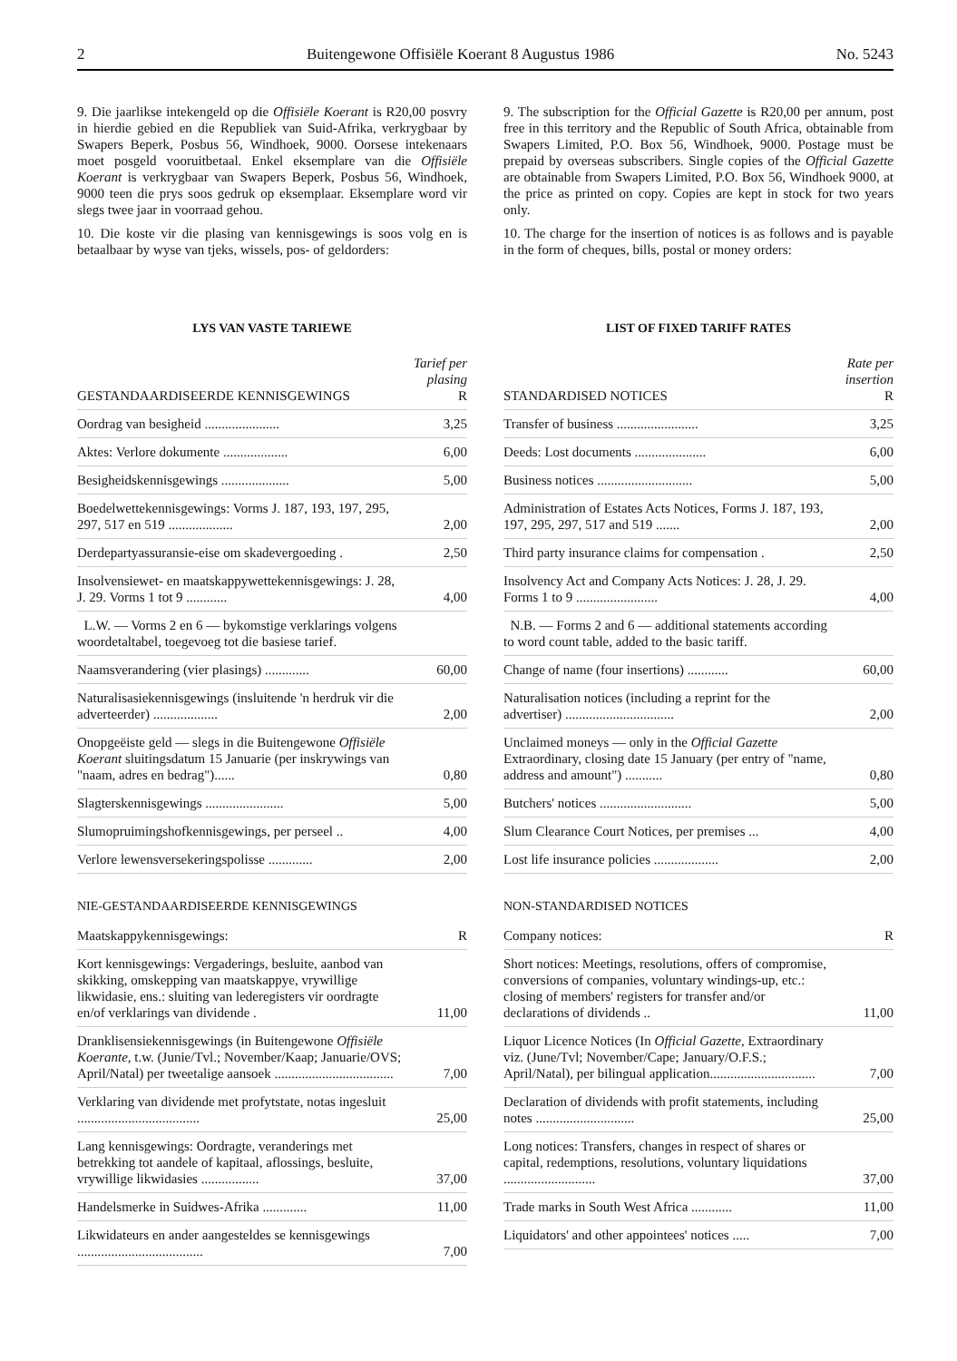2 Buitengewone Offisiële Koerant 8 Augustus 1986 No. 5243
9. Die jaarlikse intekengeld op die Offisiële Koerant is R20,00 posvry in hierdie gebied en die Republiek van Suid-Afrika, verkrygbaar by Swapers Beperk, Posbus 56, Windhoek, 9000. Oorsese intekenaars moet posgeld vooruitbetaal. Enkel eksemplare van die Offisiële Koerant is verkrygbaar van Swapers Beperk, Posbus 56, Windhoek, 9000 teen die prys soos gedruk op eksemplaar. Eksemplare word vir slegs twee jaar in voorraad gehou.
10. Die koste vir die plasing van kennisgewings is soos volg en is betaalbaar by wyse van tjeks, wissels, pos- of geldorders:
LYS VAN VASTE TARIEWE
| GESTANDAARDISEERDE KENNISGEWINGS | Tarief per plasing R |
| --- | --- |
| Oordrag van besigheid ...................... | 3,25 |
| Aktes: Verlore dokumente ................... | 6,00 |
| Besigheidskennisgewings .................... | 5,00 |
| Boedelwettekennisgewings: Vorms J. 187, 193, 197, 295, 297, 517 en 519 ................... | 2,00 |
| Derdepartyassuransie-eise om skadevergoeding . | 2,50 |
| Insolvensiewet- en maatskappywettekennisgewings: J. 28, J. 29. Vorms 1 tot 9 ............ | 4,00 |
| L.W. — Vorms 2 en 6 — bykomstige verklarings volgens woordetaltabel, toegevoeg tot die basiese tarief. | |
| Naamsverandering (vier plasings) ............. | 60,00 |
| Naturalisasiekennisgewings (insluitende 'n herdruk vir die adverteerder) ................... | 2,00 |
| Onopgeëiste geld — slegs in die Buitengewone Offisiële Koerant sluitingsdatum 15 Januarie (per inskrywings van "naam, adres en bedrag")...... | 0,80 |
| Slagterskennisgewings ....................... | 5,00 |
| Slumopruimingshofkennisgewings, per perseel .. | 4,00 |
| Verlore lewensversekeringspolisse ............. | 2,00 |
NIE-GESTANDAARDISEERDE KENNISGEWINGS
| Maatskappykennisgewings: | R |
| --- | --- |
| Kort kennisgewings: Vergaderings, besluite, aanbod van skikking, omskepping van maatskappye, vrywillige likwidasie, ens.: sluiting van lederegisters vir oordragte en/of verklarings van dividende . | 11,00 |
| Dranklisensiekennisgewings (in Buitengewone Offisiële Koerante, t.w. (Junie/Tvl.; November/Kaap; Januarie/OVS; April/Natal) per tweetalige aansoek ................................... | 7,00 |
| Verklaring van dividende met profytstate, notas ingesluit .................................... | 25,00 |
| Lang kennisgewings: Oordragte, veranderings met betrekking tot aandele of kapitaal, aflossings, besluite, vrywillige likwidasies ................. | 37,00 |
| Handelsmerke in Suidwes-Afrika ............. | 11,00 |
| Likwidateurs en ander aangesteldes se kennisgewings ..................................... | 7,00 |
9. The subscription for the Official Gazette is R20,00 per annum, post free in this territory and the Republic of South Africa, obtainable from Swapers Limited, P.O. Box 56, Windhoek, 9000. Postage must be prepaid by overseas subscribers. Single copies of the Official Gazette are obtainable from Swapers Limited, P.O. Box 56, Windhoek 9000, at the price as printed on copy. Copies are kept in stock for two years only.
10. The charge for the insertion of notices is as follows and is payable in the form of cheques, bills, postal or money orders:
LIST OF FIXED TARIFF RATES
| STANDARDISED NOTICES | Rate per insertion R |
| --- | --- |
| Transfer of business ........................ | 3,25 |
| Deeds: Lost documents ..................... | 6,00 |
| Business notices ............................ | 5,00 |
| Administration of Estates Acts Notices, Forms J. 187, 193, 197, 295, 297, 517 and 519 ....... | 2,00 |
| Third party insurance claims for compensation . | 2,50 |
| Insolvency Act and Company Acts Notices: J. 28, J. 29. Forms 1 to 9 ........................ | 4,00 |
| N.B. — Forms 2 and 6 — additional statements according to word count table, added to the basic tariff. | |
| Change of name (four insertions) ............ | 60,00 |
| Naturalisation notices (including a reprint for the advertiser) ................................ | 2,00 |
| Unclaimed moneys — only in the Official Gazette Extraordinary, closing date 15 January (per entry of "name, address and amount") ........... | 0,80 |
| Butchers' notices ........................... | 5,00 |
| Slum Clearance Court Notices, per premises ... | 4,00 |
| Lost life insurance policies ................... | 2,00 |
NON-STANDARDISED NOTICES
| Company notices: | R |
| --- | --- |
| Short notices: Meetings, resolutions, offers of compromise, conversions of companies, voluntary windings-up, etc.: closing of members' registers for transfer and/or declarations of dividends .. | 11,00 |
| Liquor Licence Notices (In Official Gazette, Extraordinary viz. (June/Tvl; November/Cape; January/O.F.S.; April/Natal), per bilingual application............................... | 7,00 |
| Declaration of dividends with profit statements, including notes ............................. | 25,00 |
| Long notices: Transfers, changes in respect of shares or capital, redemptions, resolutions, voluntary liquidations ........................... | 37,00 |
| Trade marks in South West Africa ............ | 11,00 |
| Liquidators' and other appointees' notices ..... | 7,00 |